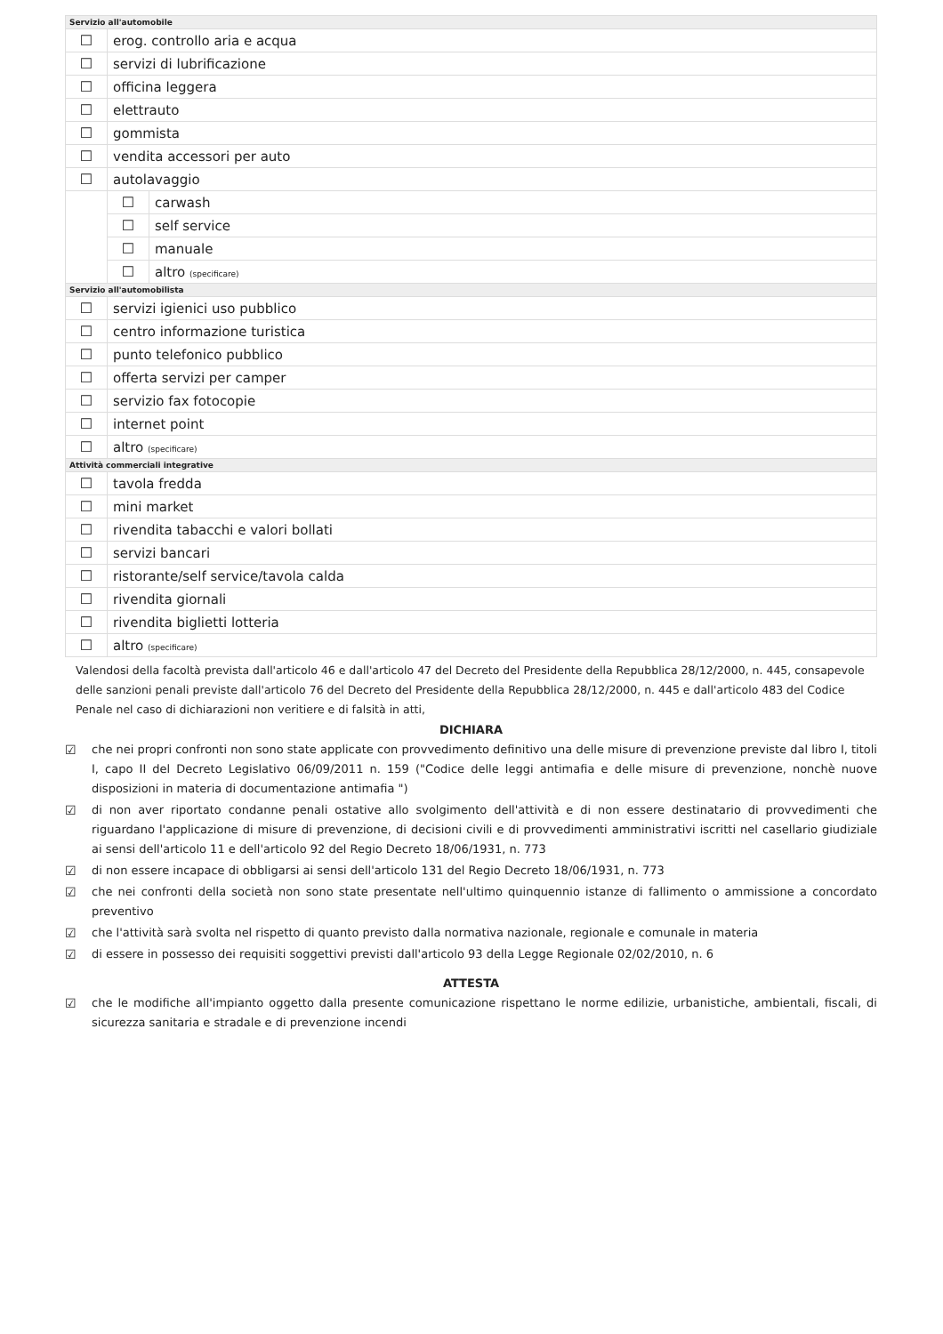| Servizio all'automobile | | |
| --- | --- | --- |
| ☐ | erog. controllo aria e acqua | |
| ☐ | servizi di lubrificazione | |
| ☐ | officina leggera | |
| ☐ | elettrauto | |
| ☐ | gommista | |
| ☐ | vendita accessori per auto | |
| ☐ | autolavaggio | |
| | ☐ | carwash |
| | ☐ | self service |
| | ☐ | manuale |
| | ☐ | altro (specificare) |
| Servizio all'automobilista | | |
| ☐ | servizi igienici uso pubblico | |
| ☐ | centro informazione turistica | |
| ☐ | punto telefonico pubblico | |
| ☐ | offerta servizi per camper | |
| ☐ | servizio fax fotocopie | |
| ☐ | internet point | |
| ☐ | altro (specificare) | |
| Attività commerciali integrative | | |
| ☐ | tavola fredda | |
| ☐ | mini market | |
| ☐ | rivendita tabacchi e valori bollati | |
| ☐ | servizi bancari | |
| ☐ | ristorante/self service/tavola calda | |
| ☐ | rivendita giornali | |
| ☐ | rivendita biglietti lotteria | |
| ☐ | altro (specificare) | |
Valendosi della facoltà prevista dall'articolo 46 e dall'articolo 47 del Decreto del Presidente della Repubblica 28/12/2000, n. 445, consapevole delle sanzioni penali previste dall'articolo 76 del Decreto del Presidente della Repubblica 28/12/2000, n. 445 e dall'articolo 483 del Codice Penale nel caso di dichiarazioni non veritiere e di falsità in atti,
DICHIARA
☑ che nei propri confronti non sono state applicate con provvedimento definitivo una delle misure di prevenzione previste dal libro I, titoli I, capo II del Decreto Legislativo 06/09/2011 n. 159 ("Codice delle leggi antimafia e delle misure di prevenzione, nonchè nuove disposizioni in materia di documentazione antimafia ")
☑ di non aver riportato condanne penali ostative allo svolgimento dell'attività e di non essere destinatario di provvedimenti che riguardano l'applicazione di misure di prevenzione, di decisioni civili e di provvedimenti amministrativi iscritti nel casellario giudiziale ai sensi dell'articolo 11 e dell'articolo 92 del Regio Decreto 18/06/1931, n. 773
☑ di non essere incapace di obbligarsi ai sensi dell'articolo 131 del Regio Decreto 18/06/1931, n. 773
☑ che nei confronti della società non sono state presentate nell'ultimo quinquennio istanze di fallimento o ammissione a concordato preventivo
☑ che l'attività sarà svolta nel rispetto di quanto previsto dalla normativa nazionale, regionale e comunale in materia
☑ di essere in possesso dei requisiti soggettivi previsti dall'articolo 93 della Legge Regionale 02/02/2010, n. 6
ATTESTA
☑ che le modifiche all'impianto oggetto dalla presente comunicazione rispettano le norme edilizie, urbanistiche, ambientali, fiscali, di sicurezza sanitaria e stradale e di prevenzione incendi